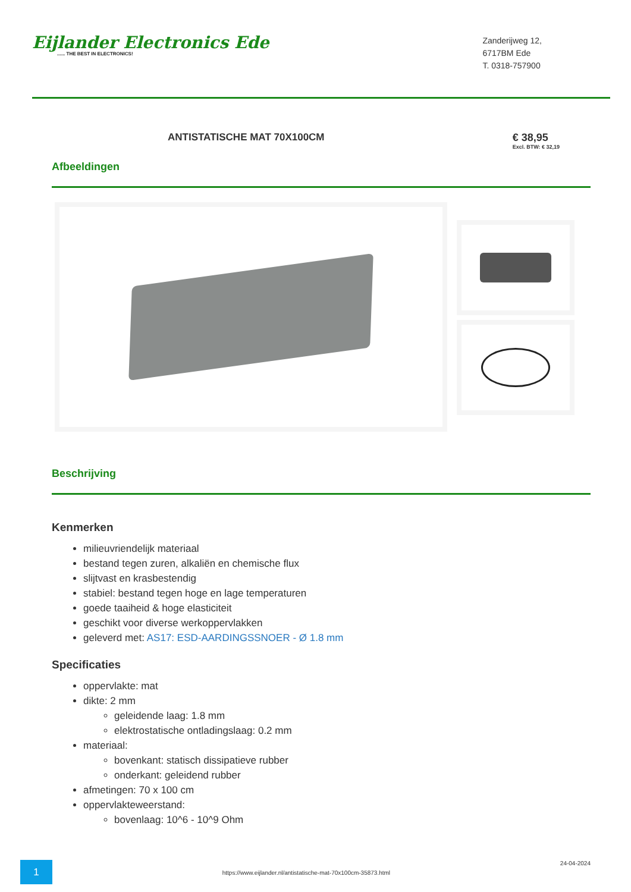Eijlander Electronics Ede...... THE BEST IN ELECTRONICS!
Zanderijweg 12,
6717BM Ede
T. 0318-757900
ANTISTATISCHE MAT 70X100CM € 38,95
Excl. BTW: € 32,19
Afbeeldingen
Beschrijving
Kenmerken
milieuvriendelijk materiaal
bestand tegen zuren, alkaliën en chemische flux
slijtvast en krasbestendig
stabiel: bestand tegen hoge en lage temperaturen
goede taaiheid & hoge elasticiteit
geschikt voor diverse werkoppervlakken
geleverd met: AS17: ESD-AARDINGSSNOER - Ø 1.8 mm
Specificaties
oppervlakte: mat
dikte: 2 mm
geleidende laag: 1.8 mm
elektrostatische ontladingslaag: 0.2 mm
materiaal:
bovenkant: statisch dissipatieve rubber
onderkant: geleidend rubber
afmetingen: 70 x 100 cm
oppervlakteweerstand:
bovenlaag: 10^6 - 10^9 Ohm
1
https://www.eijlander.nl/antistatische-mat-70x100cm-35873.html
24-04-2024